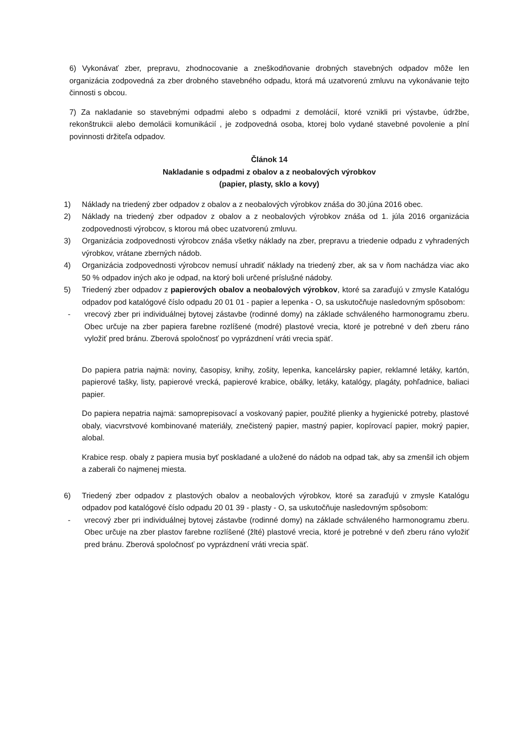6) Vykonávať zber, prepravu, zhodnocovanie a zneškodňovanie drobných stavebných odpadov môže len organizácia zodpovedná za zber drobného stavebného odpadu, ktorá má uzatvorenú zmluvu na vykonávanie tejto činnosti s obcou.
7) Za nakladanie so stavebnými odpadmi alebo s odpadmi z demolácií, ktoré vznikli pri výstavbe, údržbe, rekonštrukcii alebo demolácii komunikácií , je zodpovedná osoba, ktorej bolo vydané stavebné povolenie a plní povinnosti držiteľa odpadov.
Článok 14
Nakladanie s odpadmi z obalov a z neobalových výrobkov
(papier, plasty, sklo a kovy)
1) Náklady na triedený zber odpadov z obalov a z neobalových výrobkov znáša do 30.júna 2016 obec.
2) Náklady na triedený zber odpadov z obalov a z neobalových výrobkov znáša od 1. júla 2016 organizácia zodpovednosti výrobcov, s ktorou má obec uzatvorenú zmluvu.
3) Organizácia zodpovednosti výrobcov znáša všetky náklady na zber, prepravu a triedenie odpadu z vyhradených výrobkov, vrátane zberných nádob.
4) Organizácia zodpovednosti výrobcov nemusí uhradiť náklady na triedený zber, ak sa v ňom nachádza viac ako 50 % odpadov iných ako je odpad, na ktorý boli určené príslušné nádoby.
5) Triedený zber odpadov z papierových obalov a neobalových výrobkov, ktoré sa zaraďujú v zmysle Katalógu odpadov pod katalógové číslo odpadu 20 01 01 - papier a lepenka - O, sa uskutočňuje nasledovným spôsobom:
- vrecový zber pri individuálnej bytovej zástavbe (rodinné domy) na základe schváleného harmonogramu zberu. Obec určuje na zber papiera farebne rozlíšené (modré) plastové vrecia, ktoré je potrebné v deň zberu ráno vyložiť pred bránu. Zberová spoločnosť po vyprázdnení vráti vrecia späť.
Do papiera patria najmä: noviny, časopisy, knihy, zošity, lepenka, kancelársky papier, reklamné letáky, kartón, papierové tašky, listy, papierové vrecká, papierové krabice, obálky, letáky, katalógy, plagáty, pohľadnice, baliaci papier.
Do papiera nepatria najmä: samoprepisovací a voskovaný papier, použité plienky a hygienické potreby, plastové obaly, viacvrstvové kombinované materiály, znečistený papier, mastný papier, kopírovací papier, mokrý papier, alobal.
Krabice resp. obaly z papiera musia byť poskladané a uložené do nádob na odpad tak, aby sa zmenšil ich objem a zaberali čo najmenej miesta.
6) Triedený zber odpadov z plastových obalov a neobalových výrobkov, ktoré sa zaraďujú v zmysle Katalógu odpadov pod katalógové číslo odpadu 20 01 39 - plasty - O, sa uskutočňuje nasledovným spôsobom:
- vrecový zber pri individuálnej bytovej zástavbe (rodinné domy) na základe schváleného harmonogramu zberu. Obec určuje na zber plastov farebne rozlíšené (žlté) plastové vrecia, ktoré je potrebné v deň zberu ráno vyložiť pred bránu. Zberová spoločnosť po vyprázdnení vráti vrecia späť.